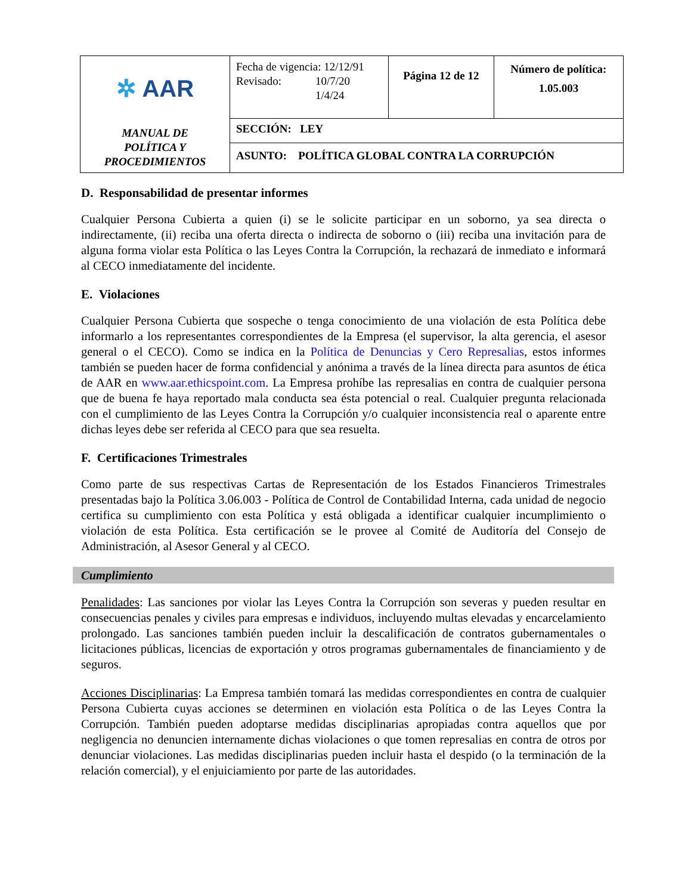| ✲ AAR MANUAL DE POLÍTICA Y PROCEDIMIENTOS | Fecha de vigencia: 12/12/91 Revisado: 10/7/20 1/4/24 | Página 12 de 12 | Número de política: 1.05.003 |
| | SECCIÓN: LEY | | |
| | ASUNTO: POLÍTICA GLOBAL CONTRA LA CORRUPCIÓN | | |
D. Responsabilidad de presentar informes
Cualquier Persona Cubierta a quien (i) se le solicite participar en un soborno, ya sea directa o indirectamente, (ii) reciba una oferta directa o indirecta de soborno o (iii) reciba una invitación para de alguna forma violar esta Política o las Leyes Contra la Corrupción, la rechazará de inmediato e informará al CECO inmediatamente del incidente.
E. Violaciones
Cualquier Persona Cubierta que sospeche o tenga conocimiento de una violación de esta Política debe informarlo a los representantes correspondientes de la Empresa (el supervisor, la alta gerencia, el asesor general o el CECO). Como se indica en la Política de Denuncias y Cero Represalias, estos informes también se pueden hacer de forma confidencial y anónima a través de la línea directa para asuntos de ética de AAR en www.aar.ethicspoint.com. La Empresa prohíbe las represalias en contra de cualquier persona que de buena fe haya reportado mala conducta sea ésta potencial o real. Cualquier pregunta relacionada con el cumplimiento de las Leyes Contra la Corrupción y/o cualquier inconsistencia real o aparente entre dichas leyes debe ser referida al CECO para que sea resuelta.
F. Certificaciones Trimestrales
Como parte de sus respectivas Cartas de Representación de los Estados Financieros Trimestrales presentadas bajo la Política 3.06.003 - Política de Control de Contabilidad Interna, cada unidad de negocio certifica su cumplimiento con esta Política y está obligada a identificar cualquier incumplimiento o violación de esta Política. Esta certificación se le provee al Comité de Auditoría del Consejo de Administración, al Asesor General y al CECO.
Cumplimiento
Penalidades: Las sanciones por violar las Leyes Contra la Corrupción son severas y pueden resultar en consecuencias penales y civiles para empresas e individuos, incluyendo multas elevadas y encarcelamiento prolongado. Las sanciones también pueden incluir la descalificación de contratos gubernamentales o licitaciones públicas, licencias de exportación y otros programas gubernamentales de financiamiento y de seguros.
Acciones Disciplinarias: La Empresa también tomará las medidas correspondientes en contra de cualquier Persona Cubierta cuyas acciones se determinen en violación esta Política o de las Leyes Contra la Corrupción. También pueden adoptarse medidas disciplinarias apropiadas contra aquellos que por negligencia no denuncien internamente dichas violaciones o que tomen represalias en contra de otros por denunciar violaciones. Las medidas disciplinarias pueden incluir hasta el despido (o la terminación de la relación comercial), y el enjuiciamiento por parte de las autoridades.